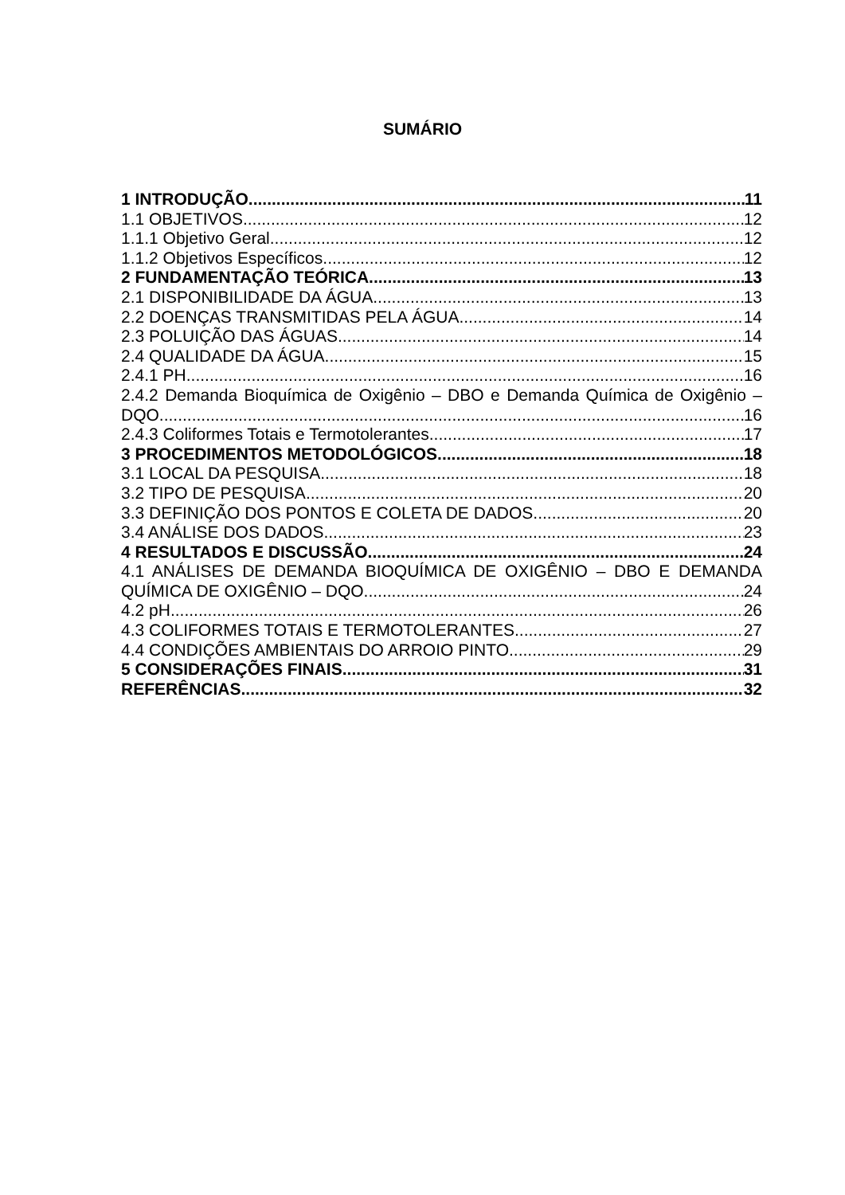SUMÁRIO
1 INTRODUÇÃO 11
1.1 OBJETIVOS 12
1.1.1 Objetivo Geral 12
1.1.2 Objetivos Específicos 12
2 FUNDAMENTAÇÃO TEÓRICA 13
2.1 DISPONIBILIDADE DA ÁGUA 13
2.2 DOENÇAS TRANSMITIDAS PELA ÁGUA 14
2.3 POLUIÇÃO DAS ÁGUAS 14
2.4 QUALIDADE DA ÁGUA 15
2.4.1 PH 16
2.4.2 Demanda Bioquímica de Oxigênio – DBO e Demanda Química de Oxigênio –
DQO 16
2.4.3 Coliformes Totais e Termotolerantes 17
3 PROCEDIMENTOS METODOLÓGICOS 18
3.1 LOCAL DA PESQUISA 18
3.2 TIPO DE PESQUISA 20
3.3 DEFINIÇÃO DOS PONTOS E COLETA DE DADOS 20
3.4 ANÁLISE DOS DADOS 23
4 RESULTADOS E DISCUSSÃO 24
4.1 ANÁLISES DE DEMANDA BIOQUÍMICA DE OXIGÊNIO – DBO E DEMANDA
QUÍMICA DE OXIGÊNIO – DQO 24
4.2 pH 26
4.3 COLIFORMES TOTAIS E TERMOTOLERANTES 27
4.4 CONDIÇÕES AMBIENTAIS DO ARROIO PINTO 29
5 CONSIDERAÇÕES FINAIS 31
REFERÊNCIAS 32